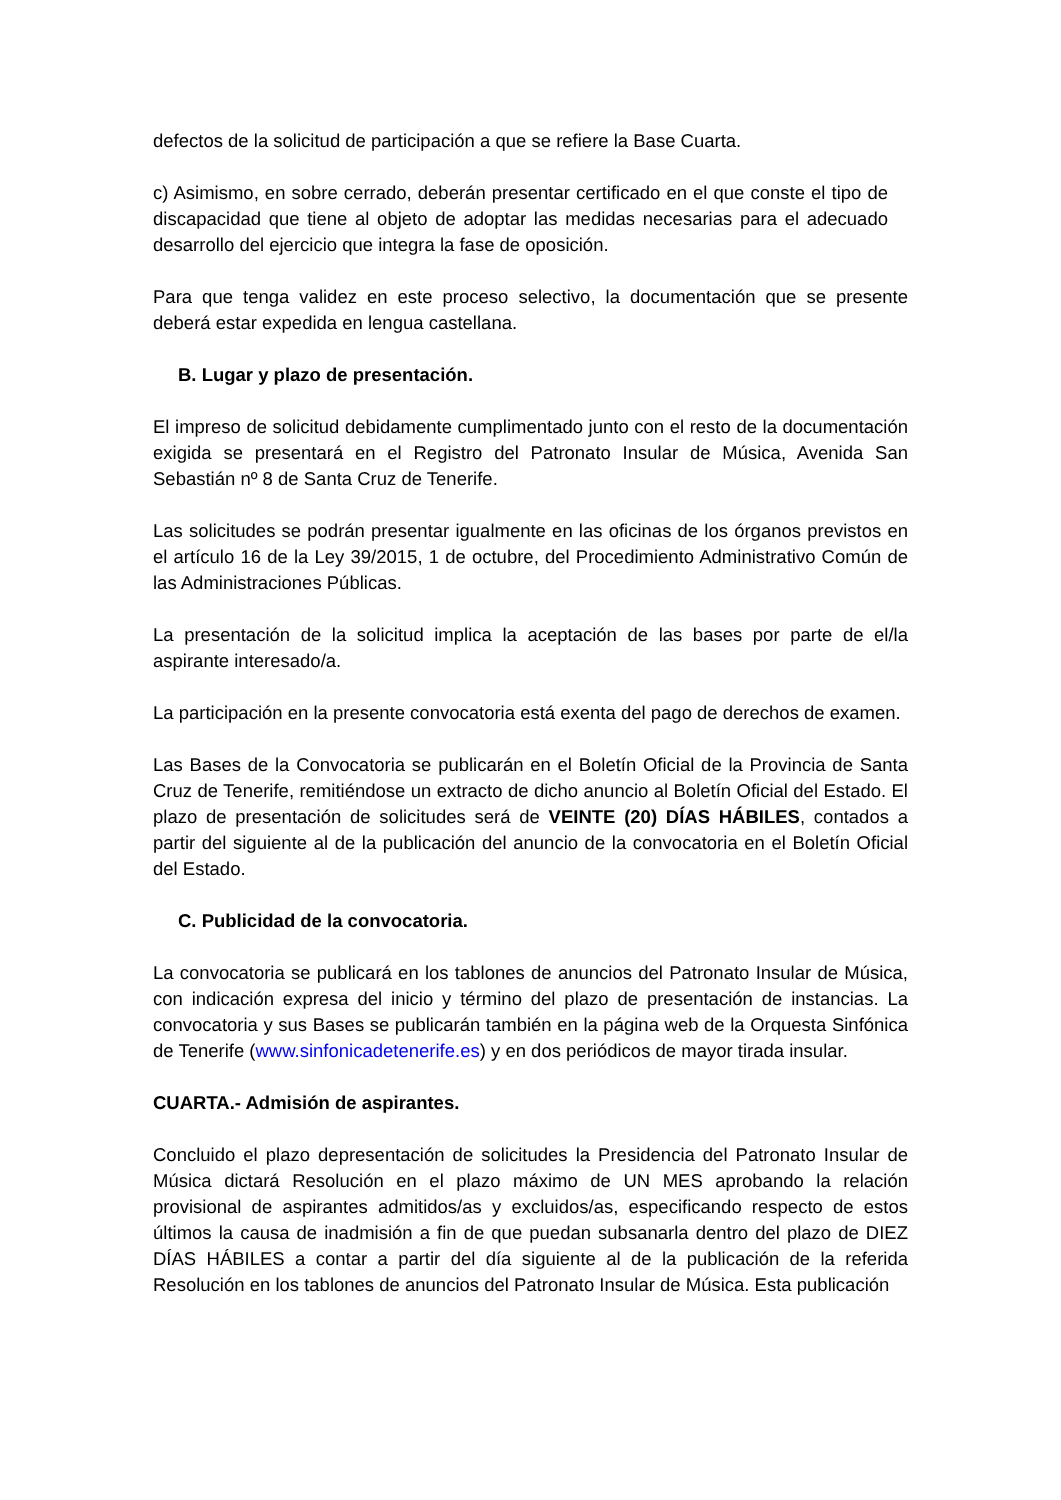defectos de la solicitud de participación a que se refiere la Base Cuarta.
c) Asimismo, en sobre cerrado, deberán presentar certificado en el que conste el tipo de discapacidad que tiene al objeto de adoptar las medidas necesarias para el adecuado desarrollo del ejercicio que integra la fase de oposición.
Para que tenga validez en este proceso selectivo, la documentación que se presente deberá estar expedida en lengua castellana.
B. Lugar y plazo de presentación.
El impreso de solicitud debidamente cumplimentado junto con el resto de la documentación exigida se presentará en el Registro del Patronato Insular de Música, Avenida San Sebastián nº 8 de Santa Cruz de Tenerife.
Las solicitudes se podrán presentar igualmente en las oficinas de los órganos previstos en el artículo 16 de la Ley 39/2015, 1 de octubre, del Procedimiento Administrativo Común de las Administraciones Públicas.
La presentación de la solicitud implica la aceptación de las bases por parte de el/la aspirante interesado/a.
La participación en la presente convocatoria está exenta del pago de derechos de examen.
Las Bases de la Convocatoria se publicarán en el Boletín Oficial de la Provincia de Santa Cruz de Tenerife, remitiéndose un extracto de dicho anuncio al Boletín Oficial del Estado. El plazo de presentación de solicitudes será de VEINTE (20) DÍAS HÁBILES, contados a partir del siguiente al de la publicación del anuncio de la convocatoria en el Boletín Oficial del Estado.
C. Publicidad de la convocatoria.
La convocatoria se publicará en los tablones de anuncios del Patronato Insular de Música, con indicación expresa del inicio y término del plazo de presentación de instancias. La convocatoria y sus Bases se publicarán también en la página web de la Orquesta Sinfónica de Tenerife (www.sinfonicadetenerife.es) y en dos periódicos de mayor tirada insular.
CUARTA.- Admisión de aspirantes.
Concluido el plazo depresentación de solicitudes la Presidencia del Patronato Insular de Música dictará Resolución en el plazo máximo de UN MES aprobando la relación provisional de aspirantes admitidos/as y excluidos/as, especificando respecto de estos últimos la causa de inadmisión a fin de que puedan subsanarla dentro del plazo de DIEZ DÍAS HÁBILES a contar a partir del día siguiente al de la publicación de la referida Resolución en los tablones de anuncios del Patronato Insular de Música. Esta publicación